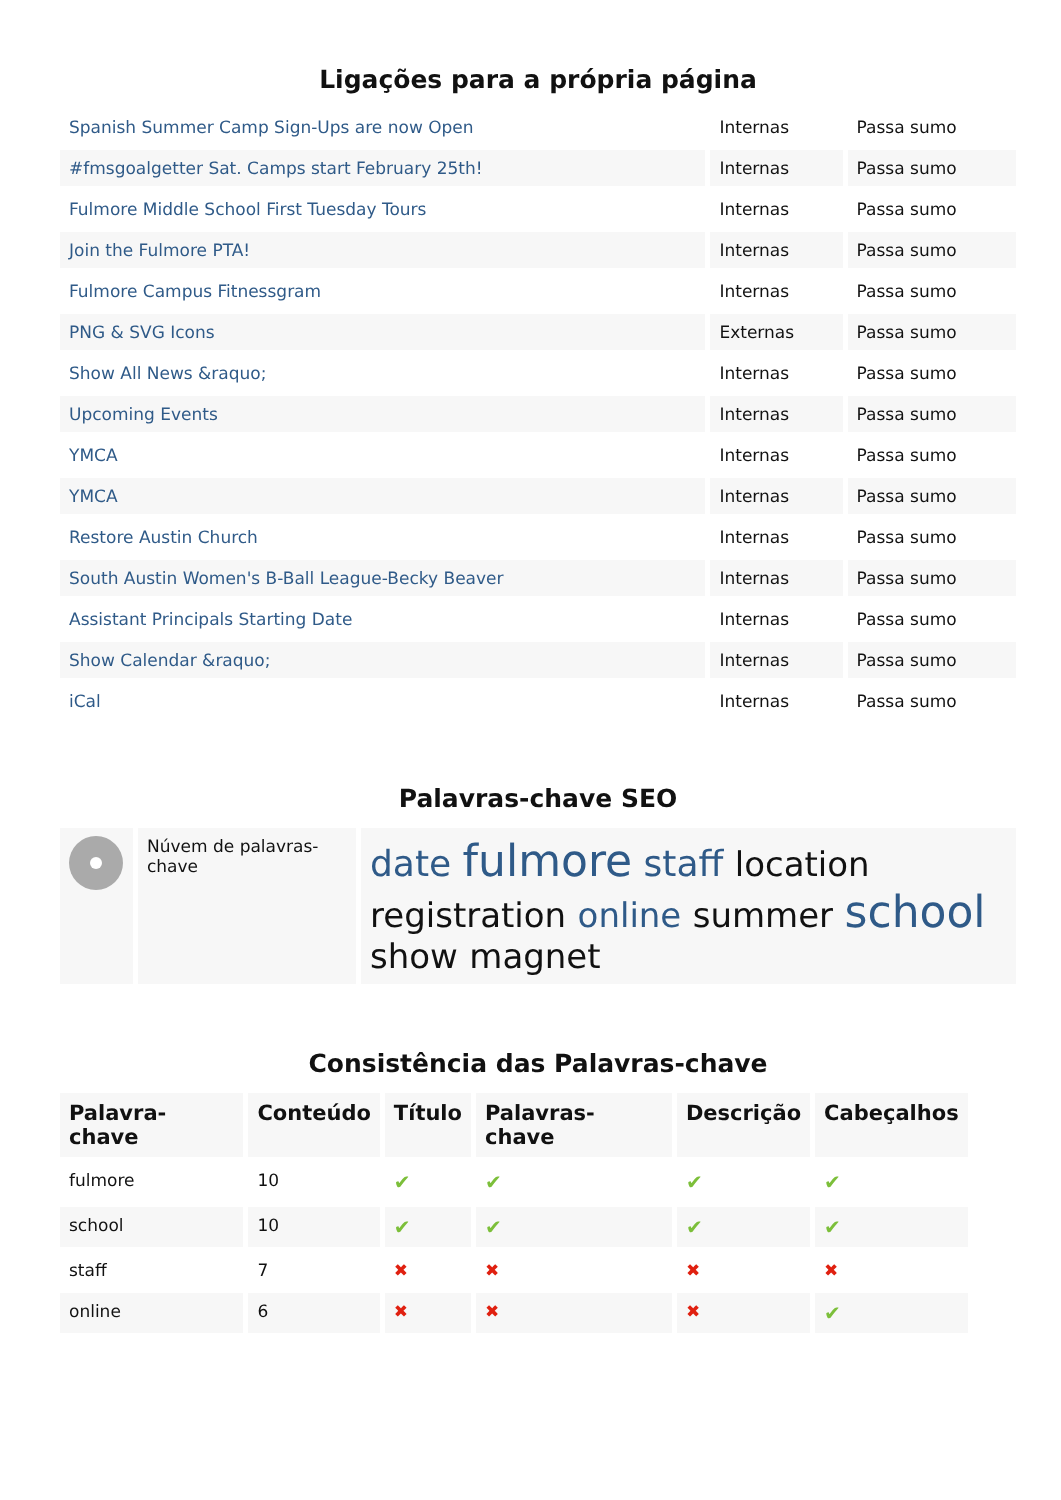Ligações para a própria página
| Spanish Summer Camp Sign-Ups are now Open | Internas | Passa sumo |
| #fmsgoalgetter Sat. Camps start February 25th! | Internas | Passa sumo |
| Fulmore Middle School First Tuesday Tours | Internas | Passa sumo |
| Join the Fulmore PTA! | Internas | Passa sumo |
| Fulmore Campus Fitnessgram | Internas | Passa sumo |
| PNG & SVG Icons | Externas | Passa sumo |
| Show All News &raquo; | Internas | Passa sumo |
| Upcoming Events | Internas | Passa sumo |
| YMCA | Internas | Passa sumo |
| YMCA | Internas | Passa sumo |
| Restore Austin Church | Internas | Passa sumo |
| South Austin Women's B-Ball League-Becky Beaver | Internas | Passa sumo |
| Assistant Principals Starting Date | Internas | Passa sumo |
| Show Calendar &raquo; | Internas | Passa sumo |
| iCal | Internas | Passa sumo |
Palavras-chave SEO
| | Núvem de palavras-chave | date fulmore staff location registration online summer school show magnet |
Consistência das Palavras-chave
| Palavra-chave | Conteúdo | Título | Palavras-chave | Descrição | Cabeçalhos |
| --- | --- | --- | --- | --- | --- |
| fulmore | 10 | ✔ | ✔ | ✔ | ✔ |
| school | 10 | ✔ | ✔ | ✔ | ✔ |
| staff | 7 | ✖ | ✖ | ✖ | ✖ |
| online | 6 | ✖ | ✖ | ✖ | ✔ |